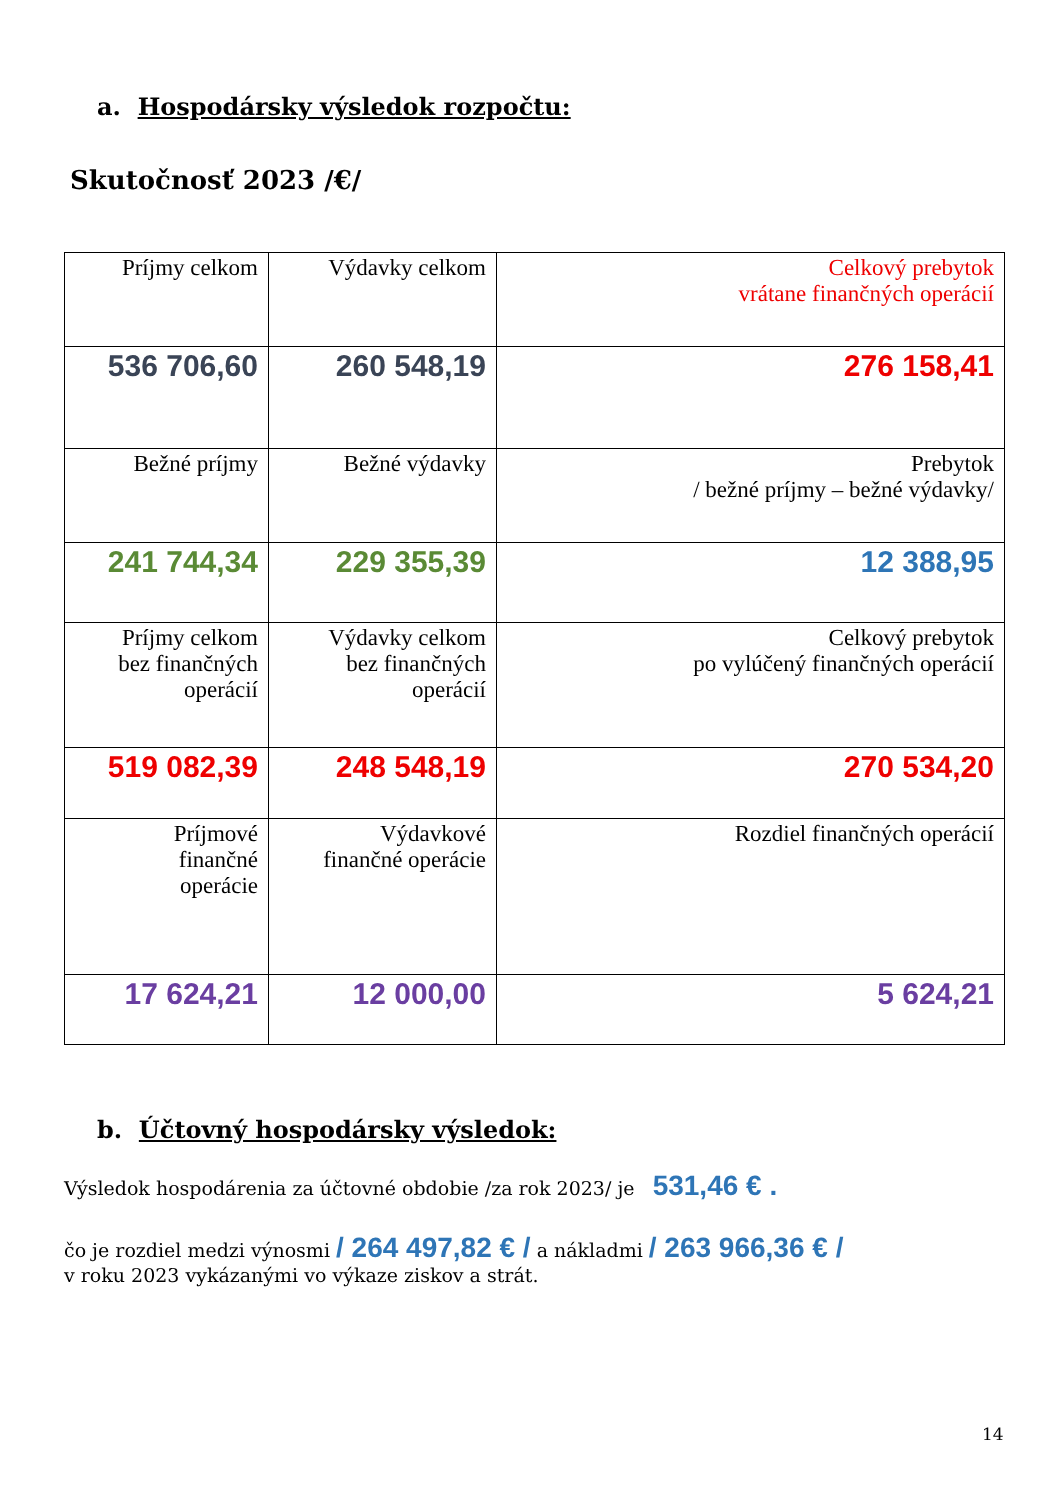a. Hospodársky výsledok rozpočtu:
Skutočnosť 2023 /€/
| Príjmy celkom | Výdavky celkom | Celkový prebytok vrátane finančných operácií |
| 536 706,60 | 260 548,19 | 276 158,41 |
| Bežné príjmy | Bežné výdavky | Prebytok / bežné príjmy – bežné výdavky/ |
| 241 744,34 | 229 355,39 | 12 388,95 |
| Príjmy celkom bez finančných operácií | Výdavky celkom bez finančných operácií | Celkový prebytok po vylúčený finančných operácií |
| 519 082,39 | 248 548,19 | 270 534,20 |
| Príjmové finančné operácie | Výdavkové finančné operácie | Rozdiel finančných operácií |
| 17 624,21 | 12 000,00 | 5 624,21 |
b. Účtovný hospodársky výsledok:
Výsledok hospodárenia za účtovné obdobie /za rok 2023/ je 531,46 € .
čo je rozdiel medzi výnosmi / 264 497,82 € / a nákladmi / 263 966,36 € /
v roku 2023 vykázanými vo výkaze ziskov a strát.
14